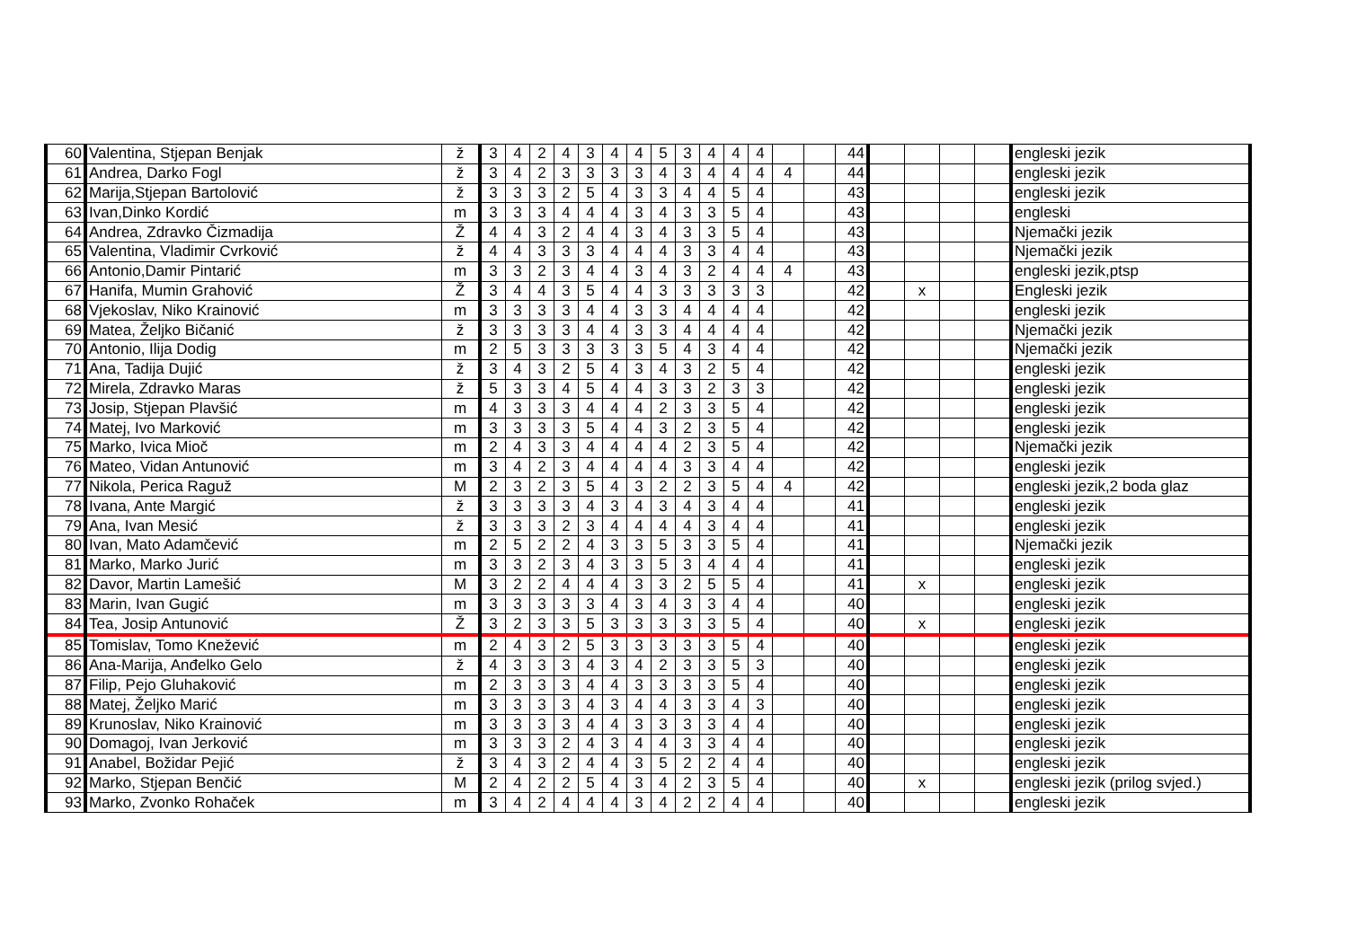| 60 | Valentina, Stjepan Benjak | ž | 3 | 4 | 2 | 4 | 3 | 4 | 4 | 5 | 3 | 4 | 4 | 4 | | | 44 | | | | | engleski jezik |
| 61 | Andrea, Darko Fogl | ž | 3 | 4 | 2 | 3 | 3 | 3 | 3 | 4 | 3 | 4 | 4 | 4 | 4 | | 44 | | | | | engleski jezik |
| 62 | Marija,Stjepan Bartolović | ž | 3 | 3 | 3 | 2 | 5 | 4 | 3 | 3 | 4 | 4 | 5 | 4 | | | 43 | | | | | engleski jezik |
| 63 | Ivan,Dinko Kordić | m | 3 | 3 | 3 | 4 | 4 | 4 | 3 | 4 | 3 | 3 | 5 | 4 | | | 43 | | | | | engleski |
| 64 | Andrea, Zdravko Čizmadija | Ž | 4 | 4 | 3 | 2 | 4 | 4 | 3 | 4 | 3 | 3 | 5 | 4 | | | 43 | | | | | Njemački jezik |
| 65 | Valentina, Vladimir Cvrković | ž | 4 | 4 | 3 | 3 | 3 | 4 | 4 | 4 | 3 | 3 | 4 | 4 | | | 43 | | | | | Njemački jezik |
| 66 | Antonio,Damir Pintarić | m | 3 | 3 | 2 | 3 | 4 | 4 | 3 | 4 | 3 | 2 | 4 | 4 | 4 | | 43 | | | | | engleski jezik,ptsp |
| 67 | Hanifa, Mumin Grahović | Ž | 3 | 4 | 4 | 3 | 5 | 4 | 4 | 3 | 3 | 3 | 3 | 3 | | | 42 | | x | | | Engleski jezik |
| 68 | Vjekoslav, Niko Krainović | m | 3 | 3 | 3 | 3 | 4 | 4 | 3 | 3 | 4 | 4 | 4 | 4 | | | 42 | | | | | engleski jezik |
| 69 | Matea, Željko Bičanić | ž | 3 | 3 | 3 | 3 | 4 | 4 | 3 | 3 | 4 | 4 | 4 | 4 | | | 42 | | | | | Njemački jezik |
| 70 | Antonio, Ilija Dodig | m | 2 | 5 | 3 | 3 | 3 | 3 | 3 | 5 | 4 | 3 | 4 | 4 | | | 42 | | | | | Njemački jezik |
| 71 | Ana, Tadija Dujić | ž | 3 | 4 | 3 | 2 | 5 | 4 | 3 | 4 | 3 | 2 | 5 | 4 | | | 42 | | | | | engleski jezik |
| 72 | Mirela, Zdravko Maras | ž | 5 | 3 | 3 | 4 | 5 | 4 | 4 | 3 | 3 | 2 | 3 | 3 | | | 42 | | | | | engleski jezik |
| 73 | Josip, Stjepan Plavšić | m | 4 | 3 | 3 | 3 | 4 | 4 | 4 | 2 | 3 | 3 | 5 | 4 | | | 42 | | | | | engleski jezik |
| 74 | Matej, Ivo Marković | m | 3 | 3 | 3 | 3 | 5 | 4 | 4 | 3 | 2 | 3 | 5 | 4 | | | 42 | | | | | engleski jezik |
| 75 | Marko, Ivica Mioč | m | 2 | 4 | 3 | 3 | 4 | 4 | 4 | 4 | 2 | 3 | 5 | 4 | | | 42 | | | | | Njemački jezik |
| 76 | Mateo, Vidan Antunović | m | 3 | 4 | 2 | 3 | 4 | 4 | 4 | 4 | 3 | 3 | 4 | 4 | | | 42 | | | | | engleski jezik |
| 77 | Nikola, Perica Raguž | M | 2 | 3 | 2 | 3 | 5 | 4 | 3 | 2 | 2 | 3 | 5 | 4 | 4 | | 42 | | | | | engleski jezik,2 boda glaz |
| 78 | Ivana, Ante Margić | ž | 3 | 3 | 3 | 3 | 4 | 3 | 4 | 3 | 4 | 3 | 4 | 4 | | | 41 | | | | | engleski jezik |
| 79 | Ana, Ivan Mesić | ž | 3 | 3 | 3 | 2 | 3 | 4 | 4 | 4 | 4 | 3 | 4 | 4 | | | 41 | | | | | engleski jezik |
| 80 | Ivan, Mato Adamčević | m | 2 | 5 | 2 | 2 | 4 | 3 | 3 | 5 | 3 | 3 | 5 | 4 | | | 41 | | | | | Njemački jezik |
| 81 | Marko, Marko Jurić | m | 3 | 3 | 2 | 3 | 4 | 3 | 3 | 5 | 3 | 4 | 4 | 4 | | | 41 | | | | | engleski jezik |
| 82 | Davor, Martin Lamešić | M | 3 | 2 | 2 | 4 | 4 | 4 | 3 | 3 | 2 | 5 | 5 | 4 | | | 41 | | x | | | engleski jezik |
| 83 | Marin, Ivan Gugić | m | 3 | 3 | 3 | 3 | 3 | 4 | 3 | 4 | 3 | 3 | 4 | 4 | | | 40 | | | | | engleski jezik |
| 84 | Tea, Josip Antunović | Ž | 3 | 2 | 3 | 3 | 5 | 3 | 3 | 3 | 3 | 3 | 5 | 4 | | | 40 | | x | | | engleski jezik |
| 85 | Tomislav, Tomo Knežević | m | 2 | 4 | 3 | 2 | 5 | 3 | 3 | 3 | 3 | 3 | 5 | 4 | | | 40 | | | | | engleski jezik |
| 86 | Ana-Marija, Anđelko Gelo | ž | 4 | 3 | 3 | 3 | 4 | 3 | 4 | 2 | 3 | 3 | 5 | 3 | | | 40 | | | | | engleski jezik |
| 87 | Filip, Pejo Gluhaković | m | 2 | 3 | 3 | 3 | 4 | 4 | 3 | 3 | 3 | 3 | 5 | 4 | | | 40 | | | | | engleski jezik |
| 88 | Matej, Željko Marić | m | 3 | 3 | 3 | 3 | 4 | 3 | 4 | 4 | 3 | 3 | 4 | 3 | | | 40 | | | | | engleski jezik |
| 89 | Krunoslav, Niko Krainović | m | 3 | 3 | 3 | 3 | 4 | 4 | 3 | 3 | 3 | 3 | 4 | 4 | | | 40 | | | | | engleski jezik |
| 90 | Domagoj, Ivan Jerković | m | 3 | 3 | 3 | 2 | 4 | 3 | 4 | 4 | 3 | 3 | 4 | 4 | | | 40 | | | | | engleski jezik |
| 91 | Anabel, Božidar Pejić | ž | 3 | 4 | 3 | 2 | 4 | 4 | 3 | 5 | 2 | 2 | 4 | 4 | | | 40 | | | | | engleski jezik |
| 92 | Marko, Stjepan Benčić | M | 2 | 4 | 2 | 2 | 5 | 4 | 3 | 4 | 2 | 3 | 5 | 4 | | | 40 | | x | | | engleski jezik (prilog svjed.) |
| 93 | Marko, Zvonko Rohaček | m | 3 | 4 | 2 | 4 | 4 | 4 | 3 | 4 | 2 | 2 | 4 | 4 | | | 40 | | | | | engleski jezik |